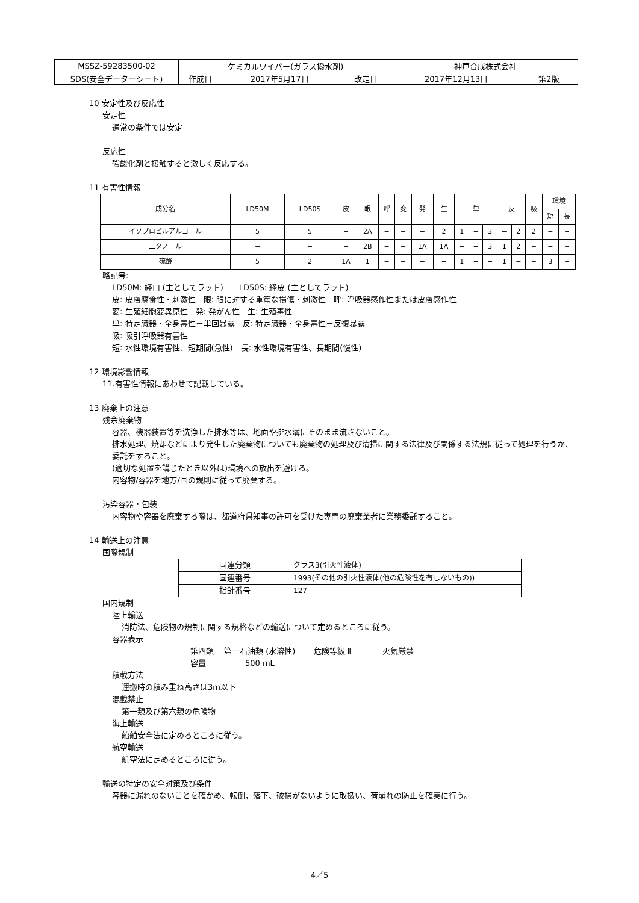| MSSZ-59283500-02 | ケミカルワイパー(ガラス撥水剤) | | | 神戸合成株式会社 | |
| SDS(安全データーシート) | 作成日 | 2017年5月17日 | 改定日 | 2017年12月13日 | 第2版 |
10 安定性及び反応性
安定性
通常の条件では安定
反応性
強酸化剤と接触すると激しく反応する。
11 有害性情報
| 成分名 | LD50M | LD50S | 皮 | 眼 | 呼 | 変 | 発 | 生 | 単 | | | 反 | | 吸 | 環境 | |
| --- | --- | --- | --- | --- | --- | --- | --- | --- | --- | --- | --- | --- | --- | --- | --- | --- |
| | | | | | | | | | | | | | | | 短 | 長 |
| イソプロピルアルコール | 5 | 5 | − | 2A | − | − | − | 2 | 1 | − | 3 | − | 2 | 2 | − | − |
| エタノール | − | − | − | 2B | − | − | 1A | 1A | − | − | 3 | 1 | 2 | − | − | − |
| 硫酸 | 5 | 2 | 1A | 1 | − | − | − | − | 1 | − | − | 1 | − | − | 3 | − |
略記号:
LD50M: 経口 (主としてラット)　　LD50S: 経皮 (主としてラット)
皮: 皮膚腐食性・刺激性　眼: 眼に対する重篤な損傷・刺激性　呼: 呼吸器感作性または皮膚感作性
変: 生殖細胞変異原性　発: 発がん性　生: 生殖毒性
単: 特定臓器・全身毒性－単回暴露　反: 特定臓器・全身毒性－反復暴露
吸: 吸引呼吸器有害性
短: 水性環境有害性、短期間(急性)　長: 水性環境有害性、長期間(慢性)
12 環境影響情報
11.有害性情報にあわせて記載している。
13 廃棄上の注意
残余廃棄物
容器、機器装置等を洗浄した排水等は、地面や排水溝にそのまま流さないこと。
排水処理、焼却などにより発生した廃棄物についても廃棄物の処理及び清掃に関する法律及び関係する法規に従って処理を行うか、委託をすること。
(適切な処置を講じたとき以外は)環境への放出を避ける。
内容物/容器を地方/国の規則に従って廃棄する。
汚染容器・包装
内容物や容器を廃棄する際は、都道府県知事の許可を受けた専門の廃棄業者に業務委託すること。
14 輸送上の注意
国際規制
| 国連分類 | クラス3(引火性液体) |
| 国連番号 | 1993(その他の引火性液体(他の危険性を有しないもの)) |
| 指針番号 | 127 |
国内規制
陸上輸送
消防法、危険物の規制に関する規格などの輸送について定めるところに従う。
容器表示
第四類　 第一石油類 (水溶性)　　 危険等級 Ⅱ　　　　火気厳禁
容量　　　　　500 mL
積載方法
運搬時の積み重ね高さは3m以下
混載禁止
第一類及び第六類の危険物
海上輸送
船舶安全法に定めるところに従う。
航空輸送
航空法に定めるところに従う。
輸送の特定の安全対策及び条件
容器に漏れのないことを確かめ、転倒，落下、破損がないように取扱い、荷崩れの防止を確実に行う。
4／5